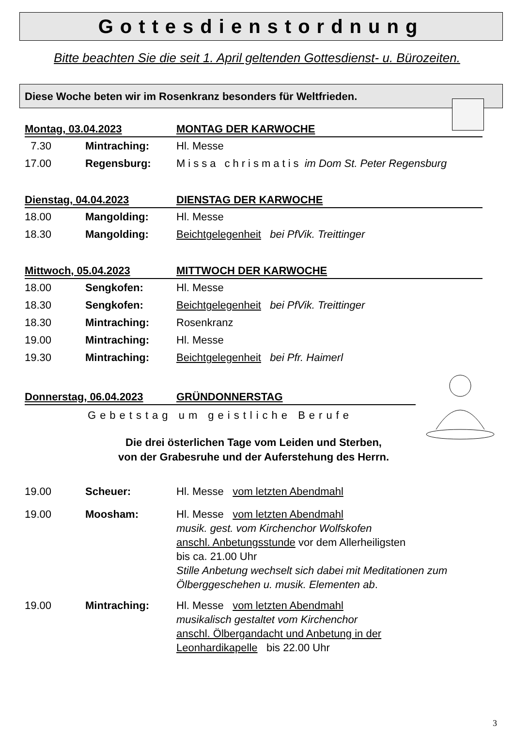Gottesdienstordnung
Bitte beachten Sie die seit 1. April geltenden Gottesdienst- u. Bürozeiten.
Diese Woche beten wir im Rosenkranz besonders für Weltfrieden.
Montag, 03.04.2023 MONTAG DER KARWOCHE
7.30 Mintraching: Hl. Messe
17.00 Regensburg: Missa chrismatis im Dom St. Peter Regensburg
Dienstag, 04.04.2023 DIENSTAG DER KARWOCHE
18.00 Mangolding: Hl. Messe
18.30 Mangolding: Beichtgelegenheit bei PfVik. Treittinger
Mittwoch, 05.04.2023 MITTWOCH DER KARWOCHE
18.00 Sengkofen: Hl. Messe
18.30 Sengkofen: Beichtgelegenheit bei PfVik. Treittinger
18.30 Mintraching: Rosenkranz
19.00 Mintraching: Hl. Messe
19.30 Mintraching: Beichtgelegenheit bei Pfr. Haimerl
Donnerstag, 06.04.2023 GRÜNDONNERSTAG
Gebetstag um geistliche Berufe
Die drei österlichen Tage vom Leiden und Sterben,
von der Grabesruhe und der Auferstehung des Herrn.
19.00 Scheuer: Hl. Messe vom letzten Abendmahl
19.00 Moosham: Hl. Messe vom letzten Abendmahl
musik. gest. vom Kirchenchor Wolfskofen
anschl. Anbetungsstunde vor dem Allerheiligsten
bis ca. 21.00 Uhr
Stille Anbetung wechselt sich dabei mit Meditationen zum Ölberggeschehen u. musik. Elementen ab.
19.00 Mintraching: Hl. Messe vom letzten Abendmahl
musikalisch gestaltet vom Kirchenchor
anschl. Ölbergandacht und Anbetung in der
Leonhardikapelle bis 22.00 Uhr
3